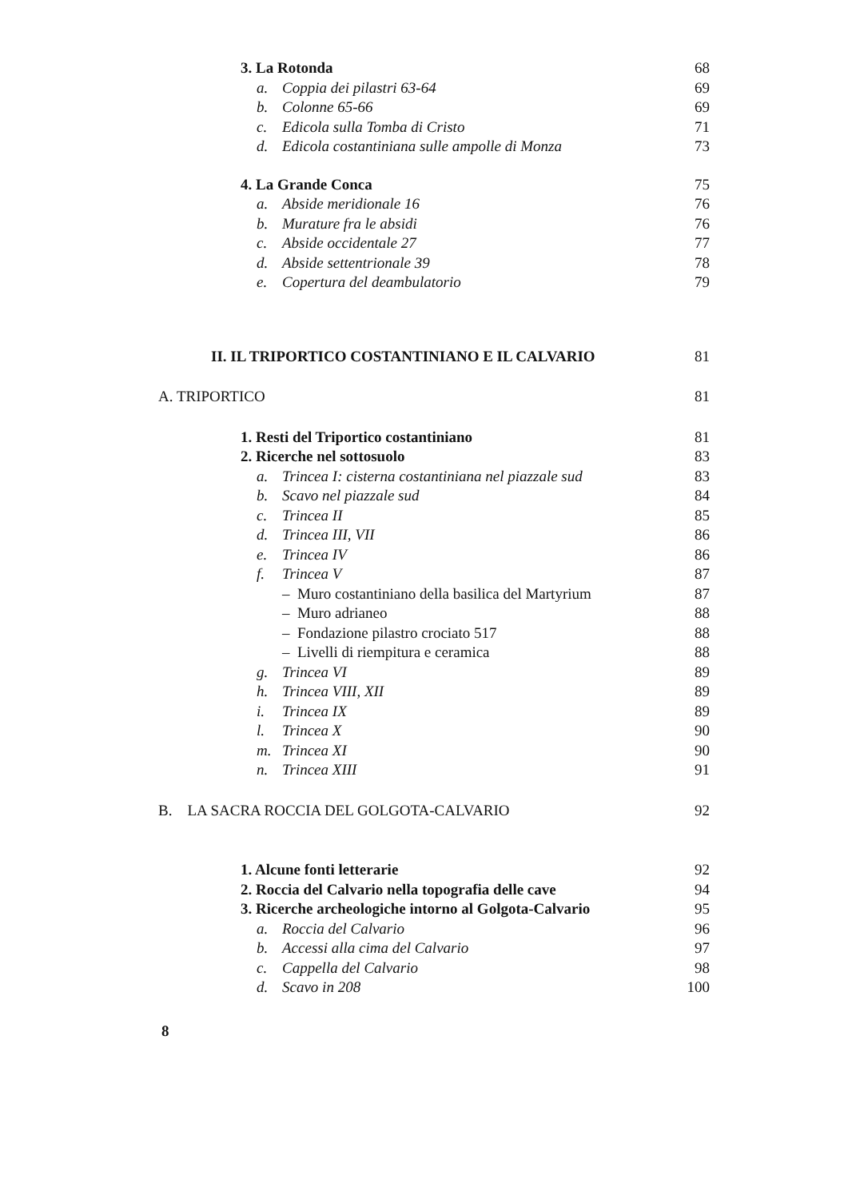3. La Rotonda 68
a. Coppia dei pilastri 63-64 69
b. Colonne 65-66 69
c. Edicola sulla Tomba di Cristo 71
d. Edicola costantiniana sulle ampolle di Monza 73
4. La Grande Conca 75
a. Abside meridionale 16 76
b. Murature fra le absidi 76
c. Abside occidentale 27 77
d. Abside settentrionale 39 78
e. Copertura del deambulatorio 79
II. IL TRIPORTICO COSTANTINIANO E IL CALVARIO 81
A. TRIPORTICO 81
1. Resti del Triportico costantiniano 81
2. Ricerche nel sottosuolo 83
a. Trincea I: cisterna costantiniana nel piazzale sud 83
b. Scavo nel piazzale sud 84
c. Trincea II 85
d. Trincea III, VII 86
e. Trincea IV 86
f. Trincea V 87
– Muro costantiniano della basilica del Martyrium 87
– Muro adrianeo 88
– Fondazione pilastro crociato 517 88
– Livelli di riempitura e ceramica 88
g. Trincea VI 89
h. Trincea VIII, XII 89
i. Trincea IX 89
l. Trincea X 90
m. Trincea XI 90
n. Trincea XIII 91
B. LA SACRA ROCCIA DEL GOLGOTA-CALVARIO 92
1. Alcune fonti letterarie 92
2. Roccia del Calvario nella topografia delle cave 94
3. Ricerche archeologiche intorno al Golgota-Calvario 95
a. Roccia del Calvario 96
b. Accessi alla cima del Calvario 97
c. Cappella del Calvario 98
d. Scavo in 208 100
8